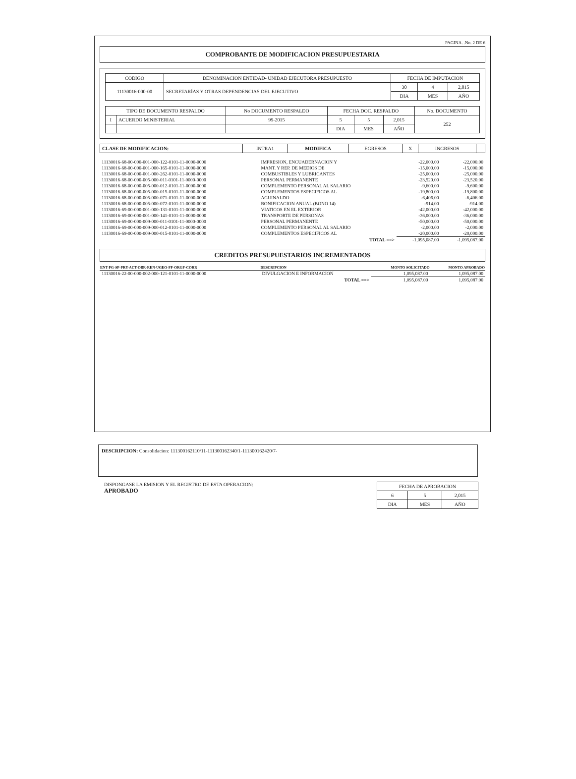PAGINA. .No. 2 DE 6
COMPROBANTE DE MODIFICACION PRESUPUESTARIA
| CODIGO | DENOMINACION ENTIDAD- UNIDAD EJECUTORA PRESUPUESTO | FECHA DE IMPUTACION | | |
| 11130016-000-00 | SECRETARÍAS Y OTRAS DEPENDENCIAS DEL EJECUTIVO | 30 | 4 | 2,015 |
| | | DIA | MES | AÑO |
| TIPO DE DOCUMENTO RESPALDO | | No DOCUMENTO RESPALDO | FECHA DOC. RESPALDO | | | No. DOCUMENTO |
| I | ACUERDO MINISTERIAL | 99-2015 | 5 | 5 | 2,015 | 252 |
| | | | DIA | MES | AÑO | |
| CLASE DE MODIFICACION: | INTRA1 | MODIFICA | EGRESOS | X | INGRESOS | |
| 11130016-68-00-000-001-000-122-0101-11-0000-0000 | IMPRESION, ENCUADERNACION Y | -22,000.00 | -22,000.00 |
| 11130016-68-00-000-001-000-165-0101-11-0000-0000 | MANT. Y REP. DE MEDIOS DE | -15,000.00 | -15,000.00 |
| 11130016-68-00-000-001-000-262-0101-11-0000-0000 | COMBUSTIBLES Y LUBRICANTES | -25,000.00 | -25,000.00 |
| 11130016-68-00-000-005-000-011-0101-11-0000-0000 | PERSONAL PERMANENTE | -23,520.00 | -23,520.00 |
| 11130016-68-00-000-005-000-012-0101-11-0000-0000 | COMPLEMENTO PERSONAL AL SALARIO | -9,600.00 | -9,600.00 |
| 11130016-68-00-000-005-000-015-0101-11-0000-0000 | COMPLEMENTOS ESPECIFICOS AL | -19,800.00 | -19,800.00 |
| 11130016-68-00-000-005-000-071-0101-11-0000-0000 | AGUINALDO | -6,406.00 | -6,406.00 |
| 11130016-68-00-000-005-000-072-0101-11-0000-0000 | BONIFICACION ANUAL (BONO 14) | -914.00 | -914.00 |
| 11130016-69-00-000-001-000-131-0101-11-0000-0000 | VIATICOS EN EL EXTERIOR | -42,000.00 | -42,000.00 |
| 11130016-69-00-000-001-000-141-0101-11-0000-0000 | TRANSPORTE DE PERSONAS | -36,000.00 | -36,000.00 |
| 11130016-69-00-000-009-000-011-0101-11-0000-0000 | PERSONAL PERMANENTE | -50,000.00 | -50,000.00 |
| 11130016-69-00-000-009-000-012-0101-11-0000-0000 | COMPLEMENTO PERSONAL AL SALARIO | -2,000.00 | -2,000.00 |
| 11130016-69-00-000-009-000-015-0101-11-0000-0000 | COMPLEMENTOS ESPECIFICOS AL | -20,000.00 | -20,000.00 |
| | TOTAL ==> | -1,095,087.00 | -1,095,087.00 |
CREDITOS PRESUPUESTARIOS INCREMENTADOS
| ENT-PG-SP-PRY-ACT-OBR-REN-UGEO-FF-ORGF-CORR | DESCRIPCION | MONTO SOLICITADO | MONTO APROBADO |
| --- | --- | --- | --- |
| 11130016-22-00-000-002-000-121-0101-11-0000-0000 | DIVULGACION E INFORMACION | 1,095,087.00 | 1,095,087.00 |
| | TOTAL ==> | 1,095,087.00 | 1,095,087.00 |
DESCRIPCION: Consolidacion: 111300162110/11-111300162340/1-111300162420/7-
DISPONGASE LA EMISION Y EL REGISTRO DE ESTA OPERACION:
APROBADO
| FECHA DE APROBACION | | |
| 6 | 5 | 2,015 |
| DIA | MES | AÑO |